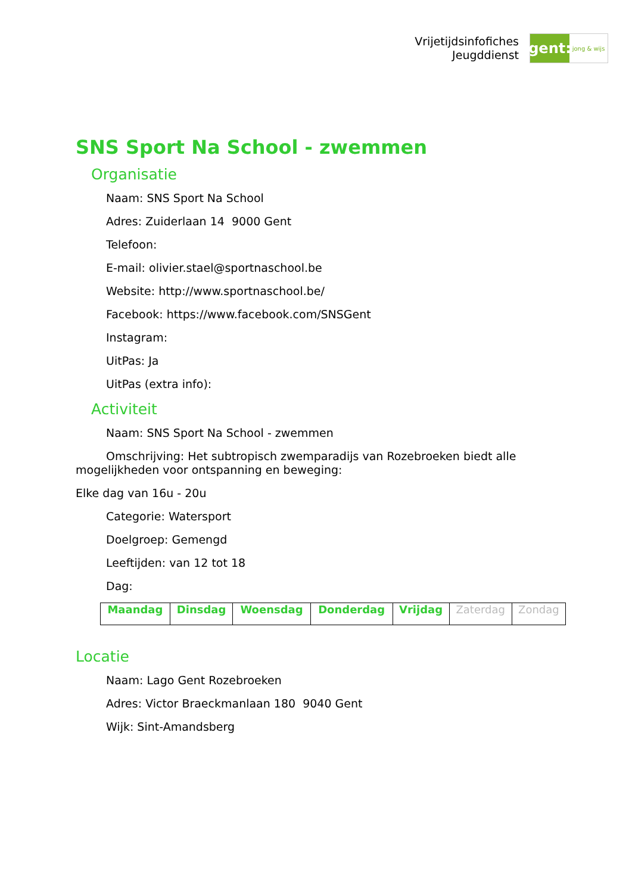Vrijetijdsinfofiches
Jeugddienst
gent:
jong & wijs
SNS Sport Na School - zwemmen
Organisatie
Naam: SNS Sport Na School
Adres: Zuiderlaan 14 9000 Gent
Telefoon:
E-mail: olivier.stael@sportnaschool.be
Website: http://www.sportnaschool.be/
Facebook: https://www.facebook.com/SNSGent
Instagram:
UitPas: Ja
UitPas (extra info):
Activiteit
Naam: SNS Sport Na School - zwemmen
Omschrijving: Het subtropisch zwemparadijs van Rozebroeken biedt alle mogelijkheden voor ontspanning en beweging:
Elke dag van 16u - 20u
Categorie: Watersport
Doelgroep: Gemengd
Leeftijden: van 12 tot 18
Dag:
| Maandag | Dinsdag | Woensdag | Donderdag | Vrijdag | Zaterdag | Zondag |
Locatie
Naam: Lago Gent Rozebroeken
Adres: Victor Braeckmanlaan 180 9040 Gent
Wijk: Sint-Amandsberg